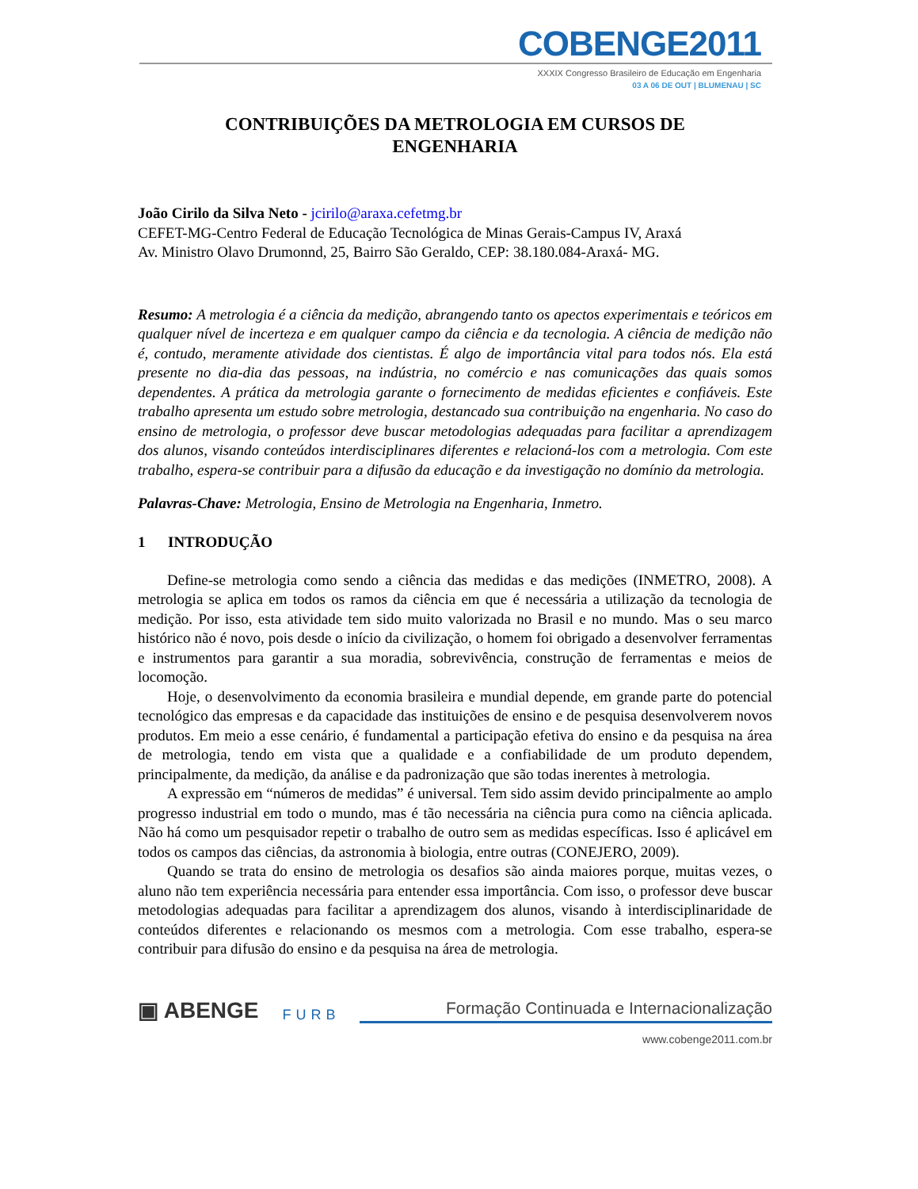COBENGE2011
XXXIX Congresso Brasileiro de Educação em Engenharia
03 A 06 DE OUT | BLUMENAU | SC
CONTRIBUIÇÕES DA METROLOGIA EM CURSOS DE
ENGENHARIA
João Cirilo da Silva Neto - jcirilo@araxa.cefetmg.br
CEFET-MG-Centro Federal de Educação Tecnológica de Minas Gerais-Campus IV, Araxá
Av. Ministro Olavo Drumonnd, 25, Bairro São Geraldo, CEP: 38.180.084-Araxá- MG.
Resumo: A metrologia é a ciência da medição, abrangendo tanto os apectos experimentais e teóricos em qualquer nível de incerteza e em qualquer campo da ciência e da tecnologia. A ciência de medição não é, contudo, meramente atividade dos cientistas. É algo de importância vital para todos nós. Ela está presente no dia-dia das pessoas, na indústria, no comércio e nas comunicações das quais somos dependentes. A prática da metrologia garante o fornecimento de medidas eficientes e confiáveis. Este trabalho apresenta um estudo sobre metrologia, destancado sua contribuição na engenharia. No caso do ensino de metrologia, o professor deve buscar metodologias adequadas para facilitar a aprendizagem dos alunos, visando conteúdos interdisciplinares diferentes e relacioná-los com a metrologia. Com este trabalho, espera-se contribuir para a difusão da educação e da investigação no domínio da metrologia.
Palavras-Chave: Metrologia, Ensino de Metrologia na Engenharia, Inmetro.
1 INTRODUÇÃO
Define-se metrologia como sendo a ciência das medidas e das medições (INMETRO, 2008). A metrologia se aplica em todos os ramos da ciência em que é necessária a utilização da tecnologia de medição. Por isso, esta atividade tem sido muito valorizada no Brasil e no mundo. Mas o seu marco histórico não é novo, pois desde o início da civilização, o homem foi obrigado a desenvolver ferramentas e instrumentos para garantir a sua moradia, sobrevivência, construção de ferramentas e meios de locomoção.
Hoje, o desenvolvimento da economia brasileira e mundial depende, em grande parte do potencial tecnológico das empresas e da capacidade das instituições de ensino e de pesquisa desenvolverem novos produtos. Em meio a esse cenário, é fundamental a participação efetiva do ensino e da pesquisa na área de metrologia, tendo em vista que a qualidade e a confiabilidade de um produto dependem, principalmente, da medição, da análise e da padronização que são todas inerentes à metrologia.
A expressão em “números de medidas” é universal. Tem sido assim devido principalmente ao amplo progresso industrial em todo o mundo, mas é tão necessária na ciência pura como na ciência aplicada. Não há como um pesquisador repetir o trabalho de outro sem as medidas específicas. Isso é aplicável em todos os campos das ciências, da astronomia à biologia, entre outras (CONEJERO, 2009).
Quando se trata do ensino de metrologia os desafios são ainda maiores porque, muitas vezes, o aluno não tem experiência necessária para entender essa importância. Com isso, o professor deve buscar metodologias adequadas para facilitar a aprendizagem dos alunos, visando à interdisciplinaridade de conteúdos diferentes e relacionando os mesmos com a metrologia. Com esse trabalho, espera-se contribuir para difusão do ensino e da pesquisa na área de metrologia.
▣ ABENGE
FURB
Formação Continuada e Internacionalização
www.cobenge2011.com.br